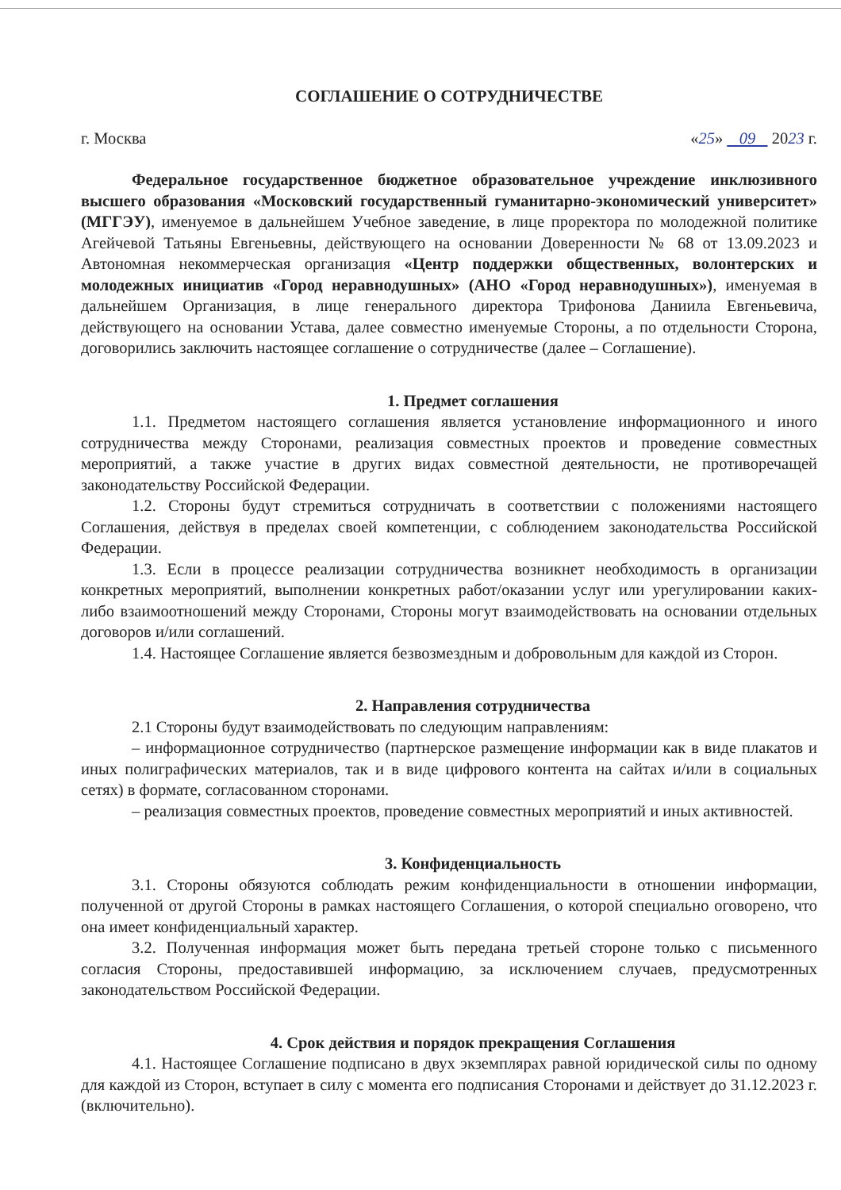СОГЛАШЕНИЕ О СОТРУДНИЧЕСТВЕ
г. Москва «25» 09 2023 г.
Федеральное государственное бюджетное образовательное учреждение инклюзивного высшего образования «Московский государственный гуманитарно-экономический университет» (МГГЭУ), именуемое в дальнейшем Учебное заведение, в лице проректора по молодежной политике Агейчевой Татьяны Евгеньевны, действующего на основании Доверенности № 68 от 13.09.2023 и Автономная некоммерческая организация «Центр поддержки общественных, волонтерских и молодежных инициатив «Город неравнодушных» (АНО «Город неравнодушных»), именуемая в дальнейшем Организация, в лице генерального директора Трифонова Даниила Евгеньевича, действующего на основании Устава, далее совместно именуемые Стороны, а по отдельности Сторона, договорились заключить настоящее соглашение о сотрудничестве (далее – Соглашение).
1. Предмет соглашения
1.1. Предметом настоящего соглашения является установление информационного и иного сотрудничества между Сторонами, реализация совместных проектов и проведение совместных мероприятий, а также участие в других видах совместной деятельности, не противоречащей законодательству Российской Федерации.
1.2. Стороны будут стремиться сотрудничать в соответствии с положениями настоящего Соглашения, действуя в пределах своей компетенции, с соблюдением законодательства Российской Федерации.
1.3. Если в процессе реализации сотрудничества возникнет необходимость в организации конкретных мероприятий, выполнении конкретных работ/оказании услуг или урегулировании каких-либо взаимоотношений между Сторонами, Стороны могут взаимодействовать на основании отдельных договоров и/или соглашений.
1.4. Настоящее Соглашение является безвозмездным и добровольным для каждой из Сторон.
2. Направления сотрудничества
2.1 Стороны будут взаимодействовать по следующим направлениям:
– информационное сотрудничество (партнерское размещение информации как в виде плакатов и иных полиграфических материалов, так и в виде цифрового контента на сайтах и/или в социальных сетях) в формате, согласованном сторонами.
– реализация совместных проектов, проведение совместных мероприятий и иных активностей.
3. Конфиденциальность
3.1. Стороны обязуются соблюдать режим конфиденциальности в отношении информации, полученной от другой Стороны в рамках настоящего Соглашения, о которой специально оговорено, что она имеет конфиденциальный характер.
3.2. Полученная информация может быть передана третьей стороне только с письменного согласия Стороны, предоставившей информацию, за исключением случаев, предусмотренных законодательством Российской Федерации.
4. Срок действия и порядок прекращения Соглашения
4.1. Настоящее Соглашение подписано в двух экземплярах равной юридической силы по одному для каждой из Сторон, вступает в силу с момента его подписания Сторонами и действует до 31.12.2023 г. (включительно).